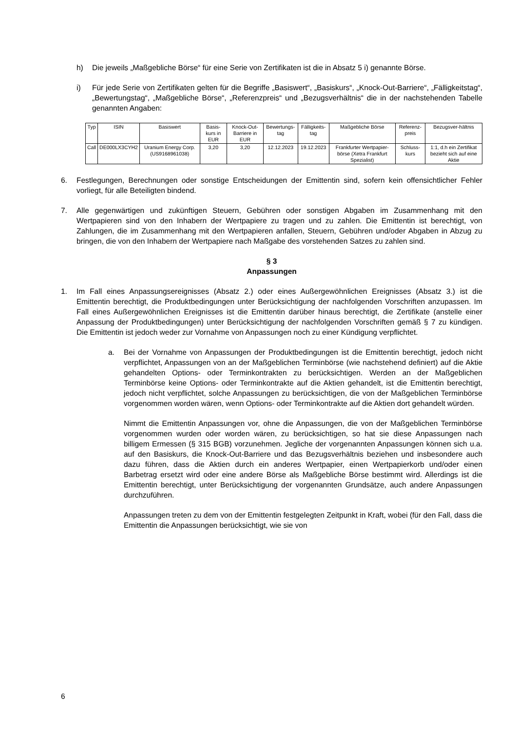h) Die jeweils „Maßgebliche Börse“ für eine Serie von Zertifikaten ist die in Absatz 5 i) genannte Börse.
i) Für jede Serie von Zertifikaten gelten für die Begriffe „Basiswert“, „Basiskurs“, „Knock-Out-Barriere“, „Fälligkeitstag“, „Bewertungstag“, „Maßgebliche Börse“, „Referenzpreis“ und „Bezugsverhältnis“ die in der nachstehenden Tabelle genannten Angaben:
| Typ | ISIN | Basiswert | Basis-kurs in EUR | Knock-Out-Barriere in EUR | Bewertungs-tag | Fälligkeits-tag | Maßgebliche Börse | Referenz-preis | Bezugsver-hältnis |
| --- | --- | --- | --- | --- | --- | --- | --- | --- | --- |
| Call | DE000LX3CYH2 | Uranium Energy Corp. (US9168961038) | 3,20 | 3,20 | 12.12.2023 | 19.12.2023 | Frankfurter Wertpapier-börse (Xetra Frankfurt Spezialist) | Schluss-kurs | 1:1, d.h ein Zertifikat bezieht sich auf eine Aktie |
6. Festlegungen, Berechnungen oder sonstige Entscheidungen der Emittentin sind, sofern kein offensichtlicher Fehler vorliegt, für alle Beteiligten bindend.
7. Alle gegenwärtigen und zukünftigen Steuern, Gebühren oder sonstigen Abgaben im Zusammenhang mit den Wertpapieren sind von den Inhabern der Wertpapiere zu tragen und zu zahlen. Die Emittentin ist berechtigt, von Zahlungen, die im Zusammenhang mit den Wertpapieren anfallen, Steuern, Gebühren und/oder Abgaben in Abzug zu bringen, die von den Inhabern der Wertpapiere nach Maßgabe des vorstehenden Satzes zu zahlen sind.
§ 3
Anpassungen
1. Im Fall eines Anpassungsereignisses (Absatz 2.) oder eines Außergewöhnlichen Ereignisses (Absatz 3.) ist die Emittentin berechtigt, die Produktbedingungen unter Berücksichtigung der nachfolgenden Vorschriften anzupassen. Im Fall eines Außergewöhnlichen Ereignisses ist die Emittentin darüber hinaus berechtigt, die Zertifikate (anstelle einer Anpassung der Produktbedingungen) unter Berücksichtigung der nachfolgenden Vorschriften gemäß § 7 zu kündigen. Die Emittentin ist jedoch weder zur Vornahme von Anpassungen noch zu einer Kündigung verpflichtet.
a. Bei der Vornahme von Anpassungen der Produktbedingungen ist die Emittentin berechtigt, jedoch nicht verpflichtet, Anpassungen von an der Maßgeblichen Terminbörse (wie nachstehend definiert) auf die Aktie gehandelten Options- oder Terminkontrakten zu berücksichtigen. Werden an der Maßgeblichen Terminbörse keine Options- oder Terminkontrakte auf die Aktien gehandelt, ist die Emittentin berechtigt, jedoch nicht verpflichtet, solche Anpassungen zu berücksichtigen, die von der Maßgeblichen Terminbörse vorgenommen worden wären, wenn Options- oder Terminkontrakte auf die Aktien dort gehandelt würden.
Nimmt die Emittentin Anpassungen vor, ohne die Anpassungen, die von der Maßgeblichen Terminbörse vorgenommen wurden oder worden wären, zu berücksichtigen, so hat sie diese Anpassungen nach billigem Ermessen (§ 315 BGB) vorzunehmen. Jegliche der vorgenannten Anpassungen können sich u.a. auf den Basiskurs, die Knock-Out-Barriere und das Bezugsverhältnis beziehen und insbesondere auch dazu führen, dass die Aktien durch ein anderes Wertpapier, einen Wertpapierkorb und/oder einen Barbetrag ersetzt wird oder eine andere Börse als Maßgebliche Börse bestimmt wird. Allerdings ist die Emittentin berechtigt, unter Berücksichtigung der vorgenannten Grundsätze, auch andere Anpassungen durchzuführen.
Anpassungen treten zu dem von der Emittentin festgelegten Zeitpunkt in Kraft, wobei (für den Fall, dass die Emittentin die Anpassungen berücksichtigt, wie sie von
6